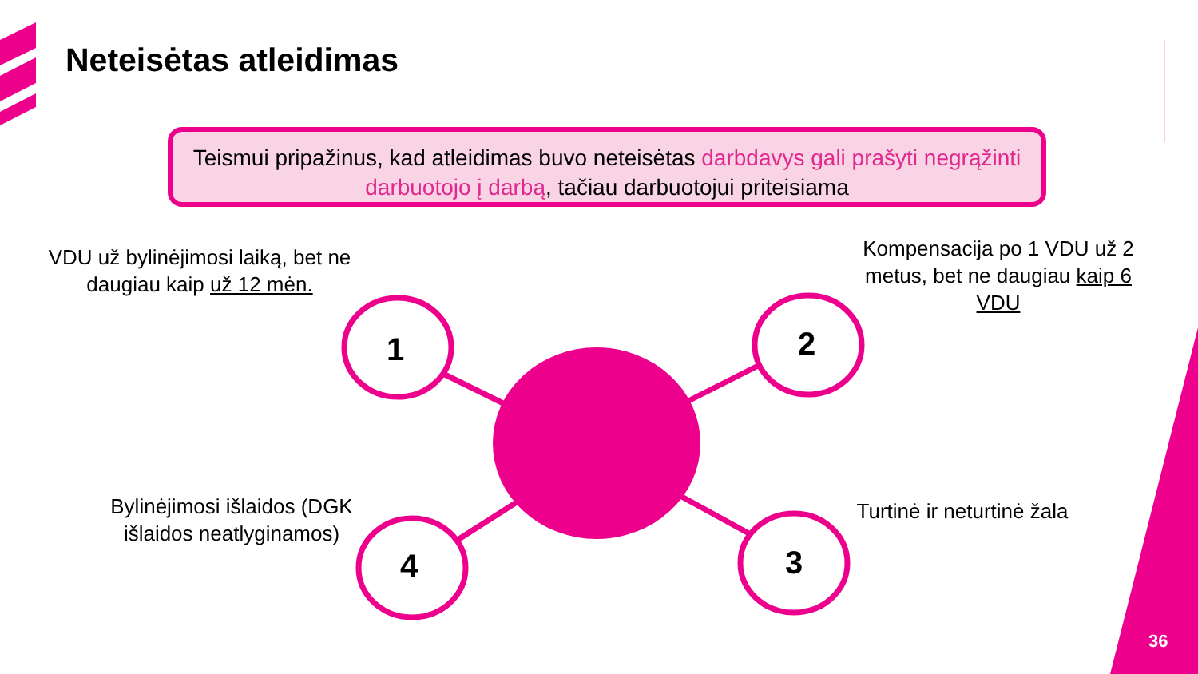Neteisėtas atleidimas
Teismui pripažinus, kad atleidimas buvo neteisėtas darbdavys gali prašyti negrąžinti darbuotojo į darbą, tačiau darbuotojui priteisiama
VDU už bylinėjimosi laiką, bet ne daugiau kaip už 12 mėn.
1
Kompensacija po 1 VDU už 2 metus, bet ne daugiau kaip 6 VDU
2
Turtinė ir neturtinė žala
3
Bylinėjimosi išlaidos (DGK išlaidos neatlyginamos)
4
36